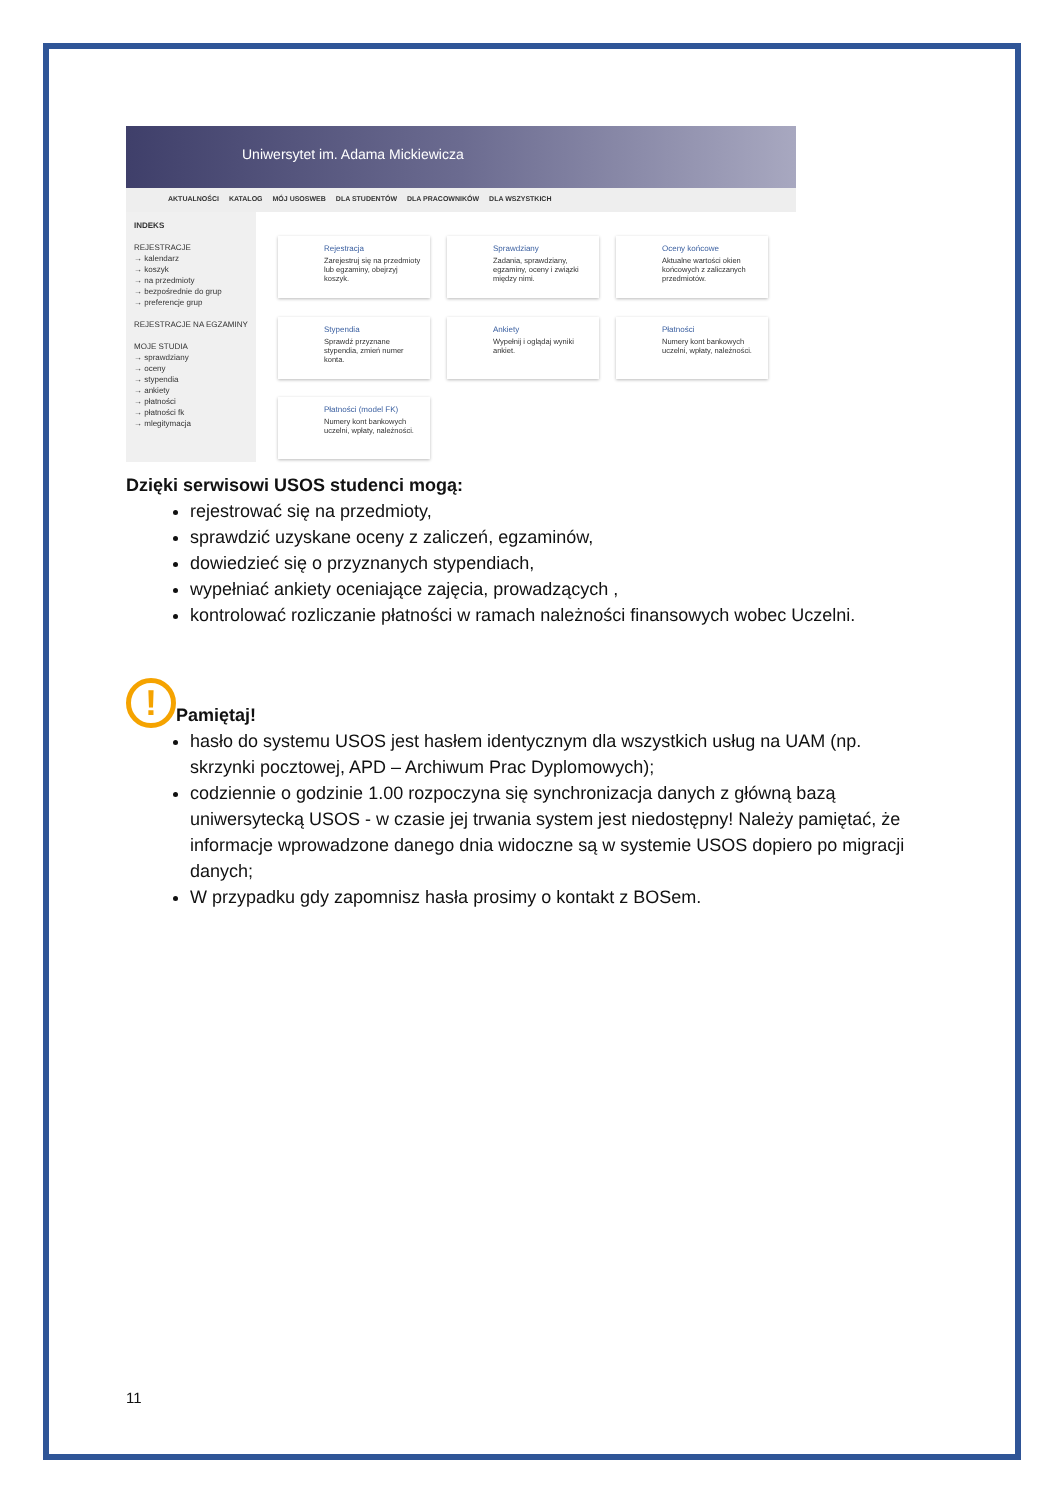Uniwersytet im. Adama Mickiewicza
AKTUALNOŚCI KATALOG MÓJ USOSWEB DLA STUDENTÓW DLA PRACOWNIKÓW DLA WSZYSTKICH
INDEKS
REJESTRACJE
→ kalendarz
→ koszyk
→ na przedmioty
→ bezpośrednie do grup
→ preferencje grup
REJESTRACJE NA EGZAMINY
MOJE STUDIA
→ sprawdziany
→ oceny
→ stypendia
→ ankiety
→ płatności
→ płatności fk
→ mlegitymacja
Rejestracja
Zarejestruj się na przedmioty lub egzaminy, obejrzyj koszyk.
Sprawdziany
Zadania, sprawdziany, egzaminy, oceny i związki między nimi.
Oceny końcowe
Aktualne wartości okien końcowych z zaliczanych przedmiotów.
Stypendia
Sprawdź przyznane stypendia, zmień numer konta.
Ankiety
Wypełnij i oglądaj wyniki ankiet.
Płatności
Numery kont bankowych uczelni, wpłaty, należności.
Płatności (model FK)
Numery kont bankowych uczelni, wpłaty, należności.
Dzięki serwisowi USOS studenci mogą:
rejestrować się na przedmioty,
sprawdzić uzyskane oceny z zaliczeń, egzaminów,
dowiedzieć się o przyznanych stypendiach,
wypełniać ankiety oceniające zajęcia, prowadzących ,
kontrolować rozliczanie płatności w ramach należności finansowych wobec Uczelni.
!
Pamiętaj!
hasło do systemu USOS jest hasłem identycznym dla wszystkich usług na UAM (np. skrzynki pocztowej, APD – Archiwum Prac Dyplomowych);
codziennie o godzinie 1.00 rozpoczyna się synchronizacja danych z główną bazą uniwersytecką USOS - w czasie jej trwania system jest niedostępny! Należy pamiętać, że informacje wprowadzone danego dnia widoczne są w systemie USOS dopiero po migracji danych;
W przypadku gdy zapomnisz hasła prosimy o kontakt z BOSem.
11